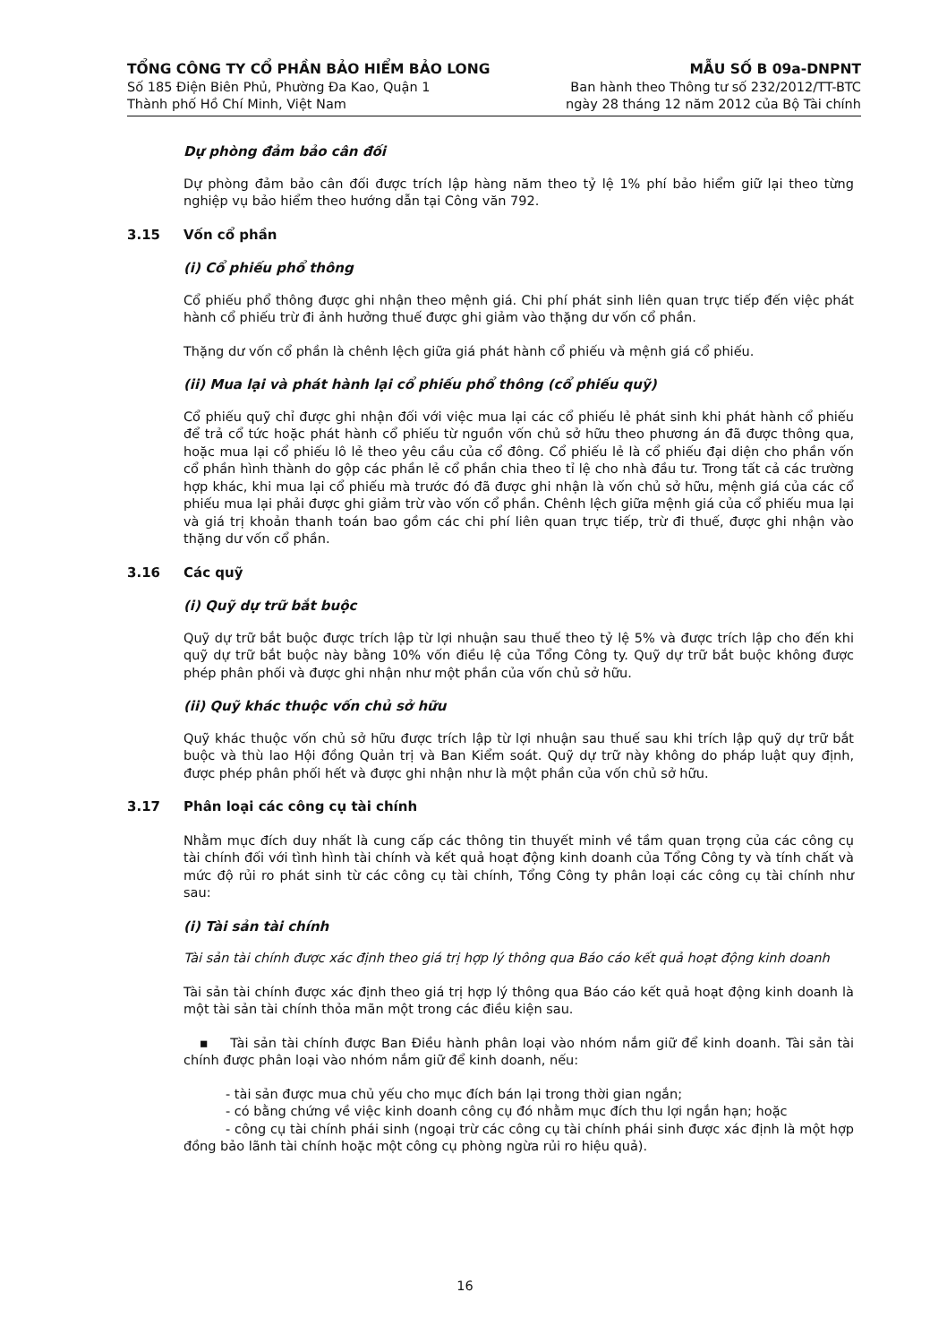TỔNG CÔNG TY CỔ PHẦN BẢO HIỂM BẢO LONG
Số 185 Điện Biên Phủ, Phường Đa Kao, Quận 1
Thành phố Hồ Chí Minh, Việt Nam
MẪU SỐ B 09a-DNPNT
Ban hành theo Thông tư số 232/2012/TT-BTC
ngày 28 tháng 12 năm 2012 của Bộ Tài chính
Dự phòng đảm bảo cân đối
Dự phòng đảm bảo cân đối được trích lập hàng năm theo tỷ lệ 1% phí bảo hiểm giữ lại theo từng nghiệp vụ bảo hiểm theo hướng dẫn tại Công văn 792.
3.15 Vốn cổ phần
(i) Cổ phiếu phổ thông
Cổ phiếu phổ thông được ghi nhận theo mệnh giá. Chi phí phát sinh liên quan trực tiếp đến việc phát hành cổ phiếu trừ đi ảnh hưởng thuế được ghi giảm vào thặng dư vốn cổ phần.
Thặng dư vốn cổ phần là chênh lệch giữa giá phát hành cổ phiếu và mệnh giá cổ phiếu.
(ii) Mua lại và phát hành lại cổ phiếu phổ thông (cổ phiếu quỹ)
Cổ phiếu quỹ chỉ được ghi nhận đối với việc mua lại các cổ phiếu lẻ phát sinh khi phát hành cổ phiếu để trả cổ tức hoặc phát hành cổ phiếu từ nguồn vốn chủ sở hữu theo phương án đã được thông qua, hoặc mua lại cổ phiếu lô lẻ theo yêu cầu của cổ đông. Cổ phiếu lẻ là cổ phiếu đại diện cho phần vốn cổ phần hình thành do gộp các phần lẻ cổ phần chia theo tỉ lệ cho nhà đầu tư. Trong tất cả các trường hợp khác, khi mua lại cổ phiếu mà trước đó đã được ghi nhận là vốn chủ sở hữu, mệnh giá của các cổ phiếu mua lại phải được ghi giảm trừ vào vốn cổ phần. Chênh lệch giữa mệnh giá của cổ phiếu mua lại và giá trị khoản thanh toán bao gồm các chi phí liên quan trực tiếp, trừ đi thuế, được ghi nhận vào thặng dư vốn cổ phần.
3.16 Các quỹ
(i) Quỹ dự trữ bắt buộc
Quỹ dự trữ bắt buộc được trích lập từ lợi nhuận sau thuế theo tỷ lệ 5% và được trích lập cho đến khi quỹ dự trữ bắt buộc này bằng 10% vốn điều lệ của Tổng Công ty. Quỹ dự trữ bắt buộc không được phép phân phối và được ghi nhận như một phần của vốn chủ sở hữu.
(ii) Quỹ khác thuộc vốn chủ sở hữu
Quỹ khác thuộc vốn chủ sở hữu được trích lập từ lợi nhuận sau thuế sau khi trích lập quỹ dự trữ bắt buộc và thù lao Hội đồng Quản trị và Ban Kiểm soát. Quỹ dự trữ này không do pháp luật quy định, được phép phân phối hết và được ghi nhận như là một phần của vốn chủ sở hữu.
3.17 Phân loại các công cụ tài chính
Nhằm mục đích duy nhất là cung cấp các thông tin thuyết minh về tầm quan trọng của các công cụ tài chính đối với tình hình tài chính và kết quả hoạt động kinh doanh của Tổng Công ty và tính chất và mức độ rủi ro phát sinh từ các công cụ tài chính, Tổng Công ty phân loại các công cụ tài chính như sau:
(i) Tài sản tài chính
Tài sản tài chính được xác định theo giá trị hợp lý thông qua Báo cáo kết quả hoạt động kinh doanh
Tài sản tài chính được xác định theo giá trị hợp lý thông qua Báo cáo kết quả hoạt động kinh doanh là một tài sản tài chính thỏa mãn một trong các điều kiện sau.
▪ Tài sản tài chính được Ban Điều hành phân loại vào nhóm nắm giữ để kinh doanh. Tài sản tài chính được phân loại vào nhóm nắm giữ để kinh doanh, nếu:
- tài sản được mua chủ yếu cho mục đích bán lại trong thời gian ngắn;
- có bằng chứng về việc kinh doanh công cụ đó nhằm mục đích thu lợi ngắn hạn; hoặc
- công cụ tài chính phái sinh (ngoại trừ các công cụ tài chính phái sinh được xác định là một hợp đồng bảo lãnh tài chính hoặc một công cụ phòng ngừa rủi ro hiệu quả).
16